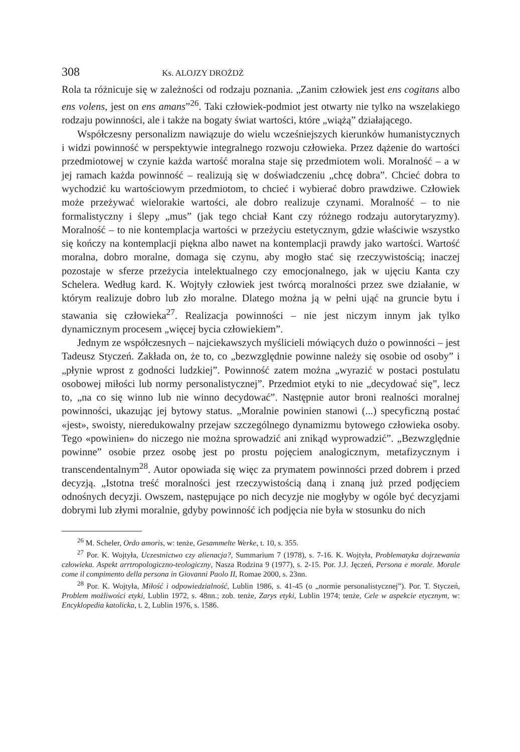308 Ks. ALOJZY DROŻDŻ
Rola ta różnicuje się w zależności od rodzaju poznania. „Zanim człowiek jest ens cogitans albo ens volens, jest on ens amans”<sup>26</sup>. Taki człowiek-podmiot jest otwarty nie tylko na wszelakiego rodzaju powinności, ale i także na bogaty świat wartości, które „wiążą” działającego.
Współczesny personalizm nawiązuje do wielu wcześniejszych kierunków humanistycznych i widzi powinność w perspektywie integralnego rozwoju człowieka. Przez dążenie do wartości przedmiotowej w czynie każda wartość moralna staje się przedmiotem woli. Moralność – a w jej ramach każda powinność – realizują się w doświadczeniu „chcę dobra”. Chcieć dobra to wychodzić ku wartościowym przedmiotom, to chcieć i wybierać dobro prawdziwe. Człowiek może przeżywać wielorakie wartości, ale dobro realizuje czynami. Moralność – to nie formalistyczny i ślepy „mus” (jak tego chciał Kant czy różnego rodzaju autorytaryzmy). Moralność – to nie kontemplacja wartości w przeżyciu estetycznym, gdzie właściwie wszystko się kończy na kontemplacji piękna albo nawet na kontemplacji prawdy jako wartości. Wartość moralna, dobro moralne, domaga się czynu, aby mogło stać się rzeczywistością; inaczej pozostaje w sferze przeżycia intelektualnego czy emocjonalnego, jak w ujęciu Kanta czy Schelera. Według kard. K. Wojtyły człowiek jest twórcą moralności przez swe działanie, w którym realizuje dobro lub zło moralne. Dlatego można ją w pełni ująć na gruncie bytu i stawania się człowieka<sup>27</sup>. Realizacja powinności – nie jest niczym innym jak tylko dynamicznym procesem „więcej bycia człowiekiem”.
Jednym ze współczesnych – najciekawszych myślicieli mówiących dużo o powinności – jest Tadeusz Styczeń. Zakłada on, że to, co „bezwzględnie powinne należy się osobie od osoby” i „płynie wprost z godności ludzkiej”. Powinność zatem można „wyrazić w postaci postulatu osobowej miłości lub normy personalistycznej”. Przedmiot etyki to nie „decydować się”, lecz to, „na co się winno lub nie winno decydować”. Następnie autor broni realności moralnej powinności, ukazując jej bytowy status. „Moralnie powinien stanowi (...) specyficzną postać «jest», swoisty, nieredukowalny przejaw szczególnego dynamizmu bytowego człowieka osoby. Tego «powinien» do niczego nie można sprowadzić ani znikąd wyprowadzić”. „Bezwzględnie powinne” osobie przez osobę jest po prostu pojęciem analogicznym, metafizycznym i transcendentalnym<sup>28</sup>. Autor opowiada się więc za prymatem powinności przed dobrem i przed decyzją. „Istotna treść moralności jest rzeczywistością daną i znaną już przed podjęciem odnośnych decyzji. Owszem, następujące po nich decyzje nie mogłyby w ogóle być decyzjami dobrymi lub złymi moralnie, gdyby powinność ich podjęcia nie była w stosunku do nich
<sup>26</sup> M. Scheler, Ordo amoris, w: tenże, Gesammelte Werke, t. 10, s. 355.
<sup>27</sup> Por. K. Wojtyła, Uczestnictwo czy alienacja?, Summarium 7 (1978), s. 7-16. K. Wojtyła, Problematyka dojrzewania człowieka. Aspekt arrtropologiczno-teologiczny, Nasza Rodzina 9 (1977), s. 2-15. Por. J.J. Jęczeń, Persona e morale. Morale come il compimento della persona in Giovanni Paolo II, Romae 2000, s. 23nn.
<sup>28</sup> Por. K. Wojtyła, Miłość i odpowiedzialność, Lublin 1986, s. 41-45 (o „normie personalistycznej”). Por. T. Styczeń, Problem możliwości etyki, Lublin 1972, s. 48nn.; zob. tenże, Zarys etyki, Lublin 1974; tenże, Cele w aspekcie etycznym, w: Encyklopedia katolicka, t. 2, Lublin 1976, s. 1586.